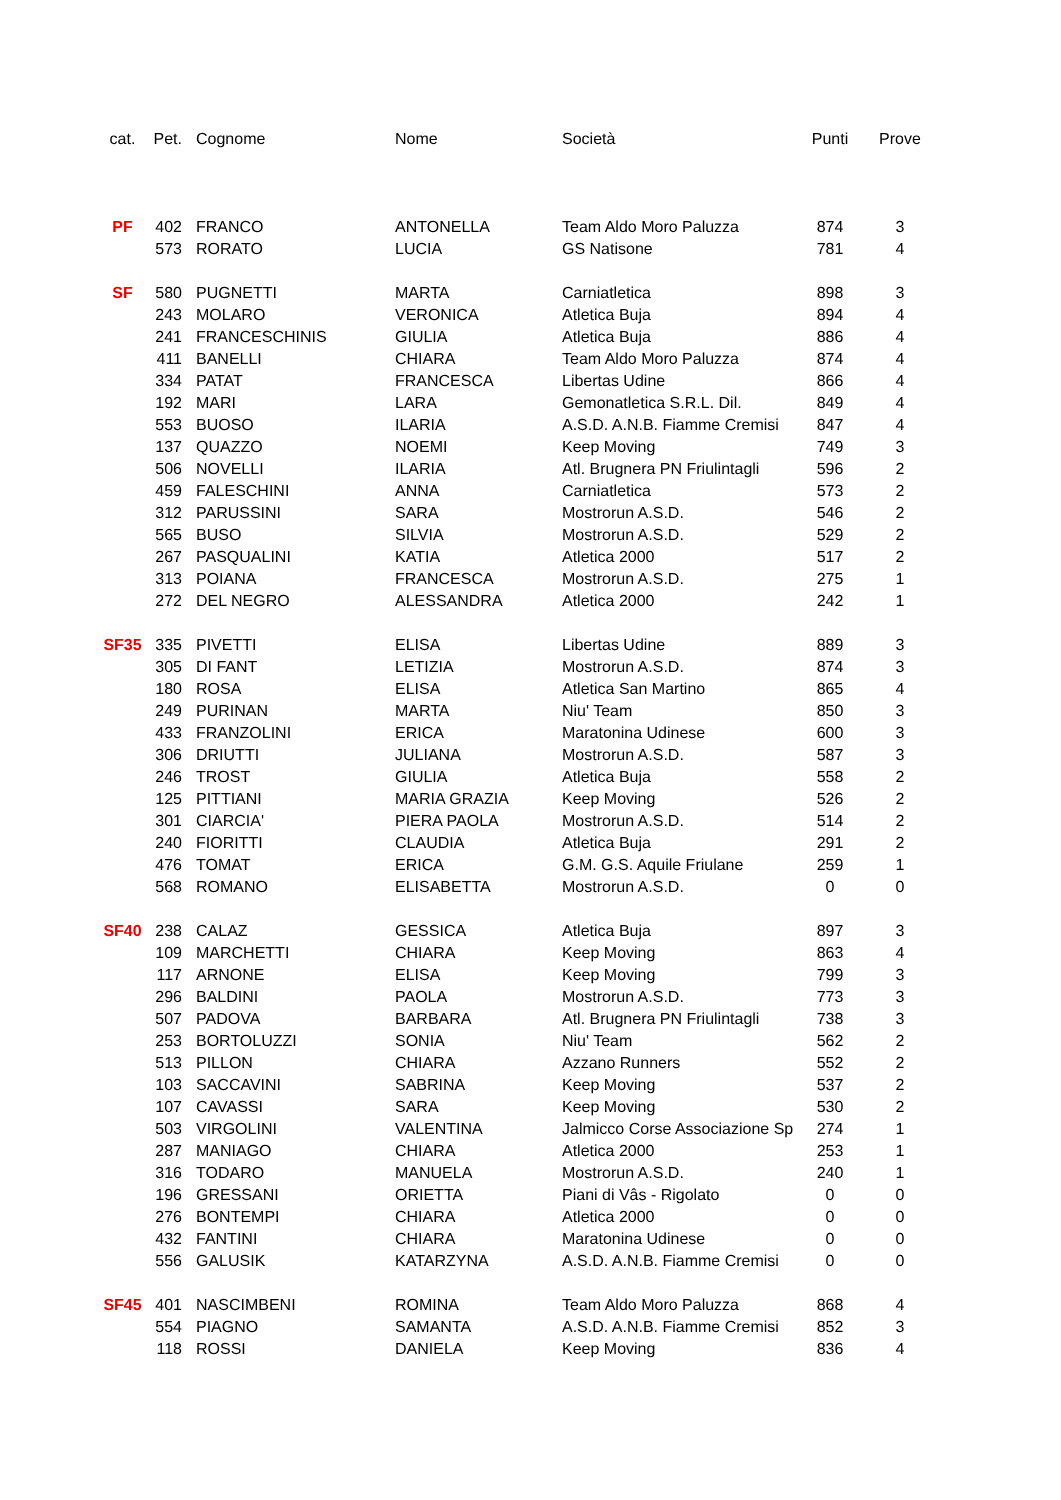| cat. | Pet. | Cognome | Nome | Società | Punti | Prove |
| --- | --- | --- | --- | --- | --- | --- |
| PF | 402 | FRANCO | ANTONELLA | Team Aldo Moro Paluzza | 874 | 3 |
| | 573 | RORATO | LUCIA | GS Natisone | 781 | 4 |
| SF | 580 | PUGNETTI | MARTA | Carniatletica | 898 | 3 |
| | 243 | MOLARO | VERONICA | Atletica Buja | 894 | 4 |
| | 241 | FRANCESCHINIS | GIULIA | Atletica Buja | 886 | 4 |
| | 411 | BANELLI | CHIARA | Team Aldo Moro Paluzza | 874 | 4 |
| | 334 | PATAT | FRANCESCA | Libertas Udine | 866 | 4 |
| | 192 | MARI | LARA | Gemonatletica S.R.L. Dil. | 849 | 4 |
| | 553 | BUOSO | ILARIA | A.S.D. A.N.B. Fiamme Cremisi | 847 | 4 |
| | 137 | QUAZZO | NOEMI | Keep Moving | 749 | 3 |
| | 506 | NOVELLI | ILARIA | Atl. Brugnera PN Friulintagli | 596 | 2 |
| | 459 | FALESCHINI | ANNA | Carniatletica | 573 | 2 |
| | 312 | PARUSSINI | SARA | Mostrorun A.S.D. | 546 | 2 |
| | 565 | BUSO | SILVIA | Mostrorun A.S.D. | 529 | 2 |
| | 267 | PASQUALINI | KATIA | Atletica 2000 | 517 | 2 |
| | 313 | POIANA | FRANCESCA | Mostrorun A.S.D. | 275 | 1 |
| | 272 | DEL NEGRO | ALESSANDRA | Atletica 2000 | 242 | 1 |
| SF35 | 335 | PIVETTI | ELISA | Libertas Udine | 889 | 3 |
| | 305 | DI FANT | LETIZIA | Mostrorun A.S.D. | 874 | 3 |
| | 180 | ROSA | ELISA | Atletica San Martino | 865 | 4 |
| | 249 | PURINAN | MARTA | Niu' Team | 850 | 3 |
| | 433 | FRANZOLINI | ERICA | Maratonina Udinese | 600 | 3 |
| | 306 | DRIUTTI | JULIANA | Mostrorun A.S.D. | 587 | 3 |
| | 246 | TROST | GIULIA | Atletica Buja | 558 | 2 |
| | 125 | PITTIANI | MARIA GRAZIA | Keep Moving | 526 | 2 |
| | 301 | CIARCIA' | PIERA PAOLA | Mostrorun A.S.D. | 514 | 2 |
| | 240 | FIORITTI | CLAUDIA | Atletica Buja | 291 | 2 |
| | 476 | TOMAT | ERICA | G.M. G.S. Aquile Friulane | 259 | 1 |
| | 568 | ROMANO | ELISABETTA | Mostrorun A.S.D. | 0 | 0 |
| SF40 | 238 | CALAZ | GESSICA | Atletica Buja | 897 | 3 |
| | 109 | MARCHETTI | CHIARA | Keep Moving | 863 | 4 |
| | 117 | ARNONE | ELISA | Keep Moving | 799 | 3 |
| | 296 | BALDINI | PAOLA | Mostrorun A.S.D. | 773 | 3 |
| | 507 | PADOVA | BARBARA | Atl. Brugnera PN Friulintagli | 738 | 3 |
| | 253 | BORTOLUZZI | SONIA | Niu' Team | 562 | 2 |
| | 513 | PILLON | CHIARA | Azzano Runners | 552 | 2 |
| | 103 | SACCAVINI | SABRINA | Keep Moving | 537 | 2 |
| | 107 | CAVASSI | SARA | Keep Moving | 530 | 2 |
| | 503 | VIRGOLINI | VALENTINA | Jalmicco Corse Associazione Sp | 274 | 1 |
| | 287 | MANIAGO | CHIARA | Atletica 2000 | 253 | 1 |
| | 316 | TODARO | MANUELA | Mostrorun A.S.D. | 240 | 1 |
| | 196 | GRESSANI | ORIETTA | Piani di Vâs - Rigolato | 0 | 0 |
| | 276 | BONTEMPI | CHIARA | Atletica 2000 | 0 | 0 |
| | 432 | FANTINI | CHIARA | Maratonina Udinese | 0 | 0 |
| | 556 | GALUSIK | KATARZYNA | A.S.D. A.N.B. Fiamme Cremisi | 0 | 0 |
| SF45 | 401 | NASCIMBENI | ROMINA | Team Aldo Moro Paluzza | 868 | 4 |
| | 554 | PIAGNO | SAMANTA | A.S.D. A.N.B. Fiamme Cremisi | 852 | 3 |
| | 118 | ROSSI | DANIELA | Keep Moving | 836 | 4 |